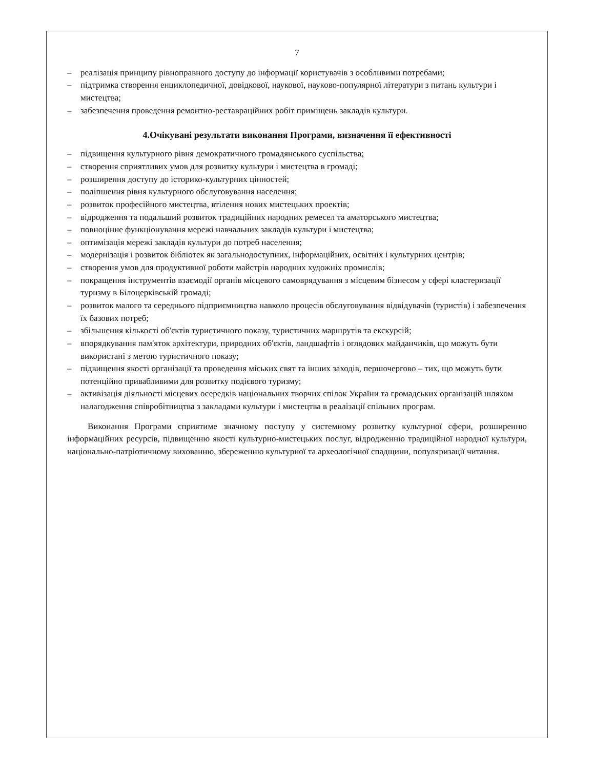7
– реалізація принципу рівноправного доступу до інформації користувачів з особливими потребами;
– підтримка створення енциклопедичної, довідкової, наукової, науково-популярної літератури з питань культури і мистецтва;
– забезпечення проведення ремонтно-реставраційних робіт приміщень закладів культури.
4.Очікувані результати виконання Програми, визначення її ефективності
– підвищення культурного рівня демократичного громадянського суспільства;
– створення сприятливих умов для розвитку культури і мистецтва в громаді;
– розширення доступу до історико-культурних цінностей;
– поліпшення рівня культурного обслуговування населення;
– розвиток професійного мистецтва, втілення нових мистецьких проектів;
– відродження та подальший розвиток традиційних народних ремесел та аматорського мистецтва;
– повноцінне функціонування мережі навчальних закладів культури і мистецтва;
– оптимізація мережі закладів культури до потреб населення;
– модернізація і розвиток бібліотек як загальнодоступних, інформаційних, освітніх і культурних центрів;
– створення умов для продуктивної роботи майстрів народних художніх промислів;
– покращення інструментів взаємодії органів місцевого самоврядування з місцевим бізнесом у сфері кластеризації туризму в Білоцерківській громаді;
– розвиток малого та середнього підприємництва навколо процесів обслуговування відвідувачів (туристів) і забезпечення їх базових потреб;
– збільшення кількості об'єктів туристичного показу, туристичних маршрутів та екскурсій;
– впорядкування пам'яток архітектури, природних об'єктів, ландшафтів і оглядових майданчиків, що можуть бути використані з метою туристичного показу;
– підвищення якості організації та проведення міських свят та інших заходів, першочергово – тих, що можуть бути потенційно привабливими для розвитку подієвого туризму;
– активізація діяльності місцевих осередків національних творчих спілок України та громадських організацій шляхом налагодження співробітництва з закладами культури і мистецтва в реалізації спільних програм.
Виконання Програми сприятиме значному поступу у системному розвитку культурної сфери, розширенню інформаційних ресурсів, підвищенню якості культурно-мистецьких послуг, відродженню традиційної народної культури, національно-патріотичному вихованню, збереженню культурної та археологічної спадщини, популяризації читання.